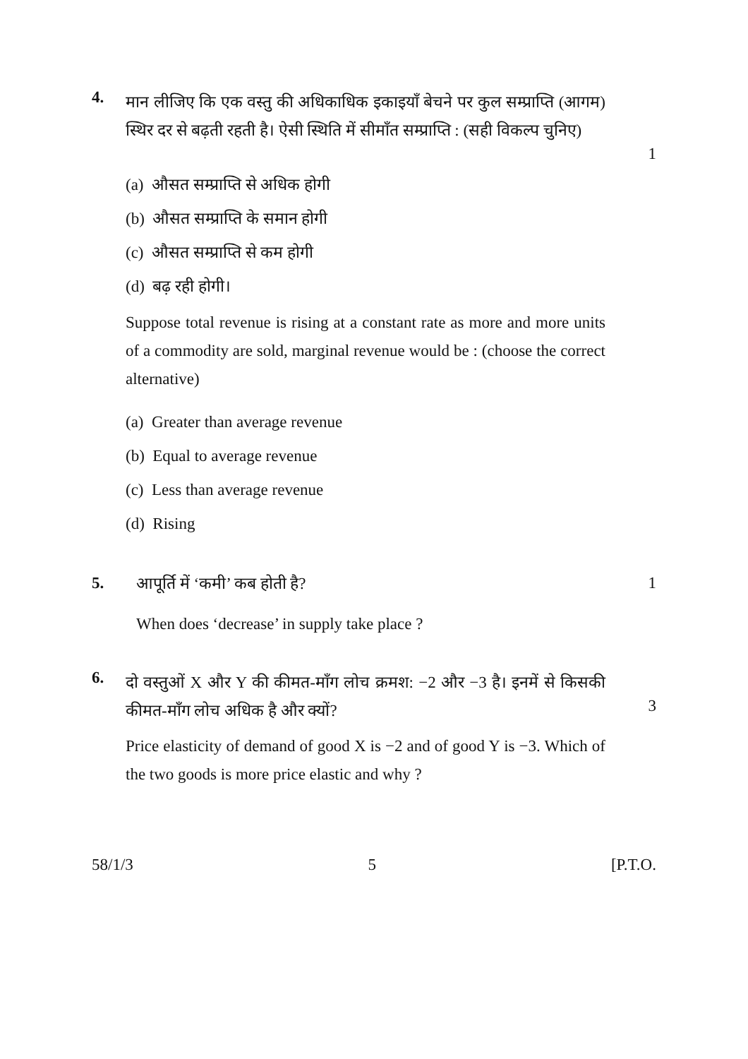4.
मान लीजिए कि एक वस्तु की अधिकाधिक इकाइयाँ बेचने पर कुल सम्प्राप्ति (आगम) स्थिर दर से बढ़ती रहती है। ऐसी स्थिति में सीमाँत सम्प्राप्ति : (सही विकल्प चुनिए)
1
(a) औसत सम्प्राप्ति से अधिक होगी
(b) औसत सम्प्राप्ति के समान होगी
(c) औसत सम्प्राप्ति से कम होगी
(d) बढ़ रही होगी।
Suppose total revenue is rising at a constant rate as more and more units of a commodity are sold, marginal revenue would be : (choose the correct alternative)
(a) Greater than average revenue
(b) Equal to average revenue
(c) Less than average revenue
(d) Rising
5. आपूर्ति में ‘कमी’ कब होती है? 1
When does ‘decrease’ in supply take place ?
6.
दो वस्तुओं X और Y की कीमत-माँग लोच क्रमश: −2 और −3 है। इनमें से किसकी कीमत-माँग लोच अधिक है और क्यों?
3
Price elasticity of demand of good X is −2 and of good Y is −3. Which of the two goods is more price elastic and why ?
58/1/3 5 [P.T.O.